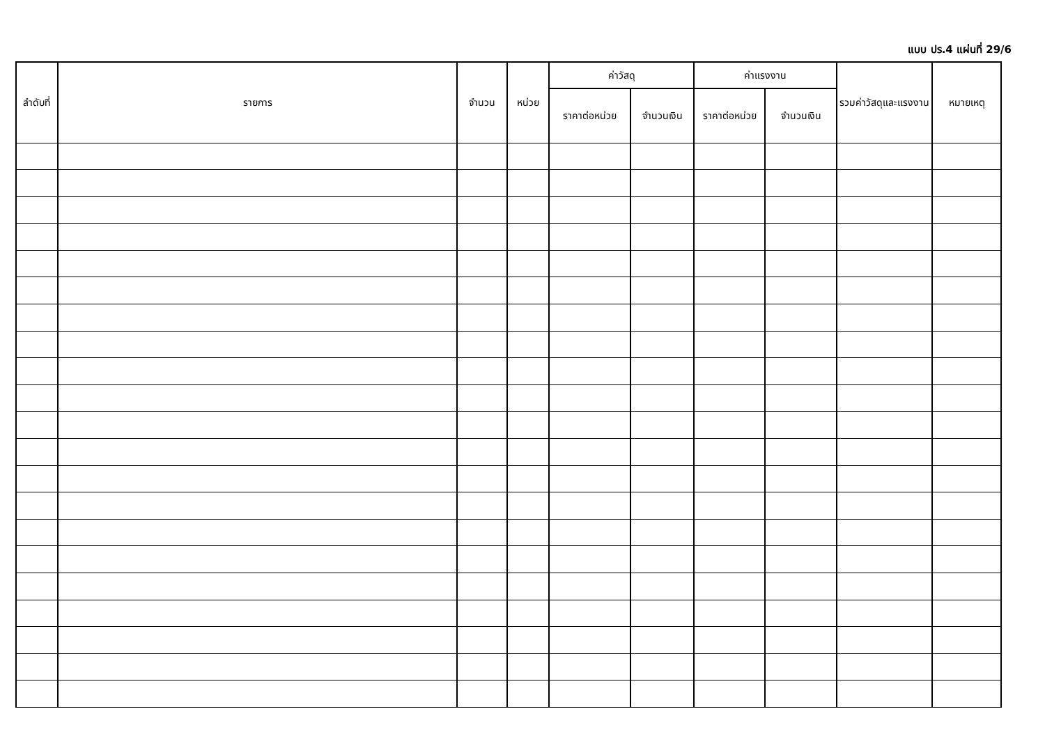แบบ ปร.4 แผ่นที่ 29/6
| ลำดับที่ | รายการ | จำนวน | หน่วย | ค่าวัสดุ | | ค่าแรงงาน | | รวมค่าวัสดุและแรงงาน | หมายเหตุ |
| --- | --- | --- | --- | --- | --- | --- | --- | --- | --- |
| | | | | ราคาต่อหน่วย | จำนวนเงิน | ราคาต่อหน่วย | จำนวนเงิน | | |